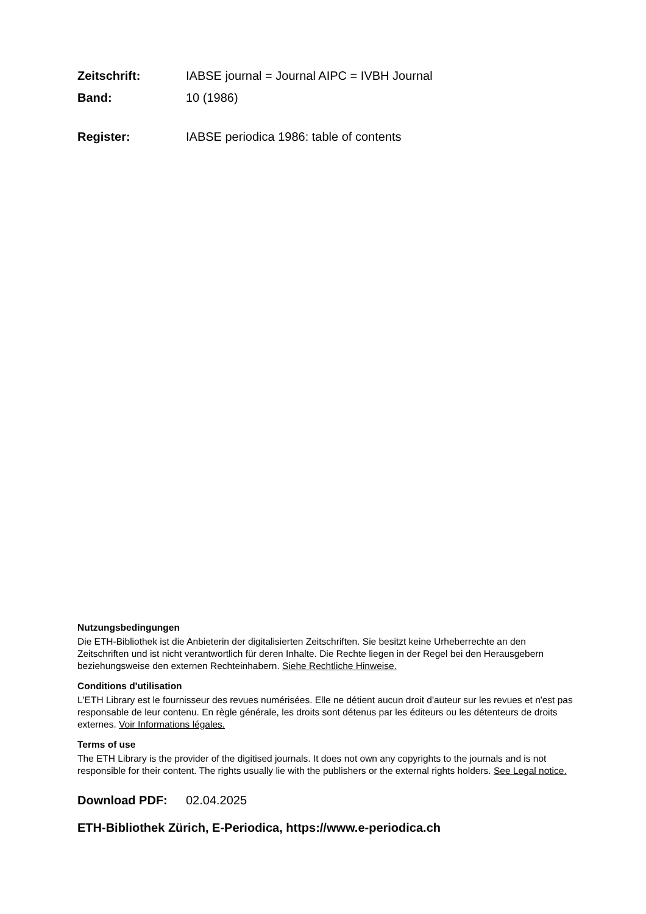Zeitschrift: IABSE journal = Journal AIPC = IVBH Journal
Band: 10 (1986)
Register: IABSE periodica 1986: table of contents
Nutzungsbedingungen
Die ETH-Bibliothek ist die Anbieterin der digitalisierten Zeitschriften. Sie besitzt keine Urheberrechte an den Zeitschriften und ist nicht verantwortlich für deren Inhalte. Die Rechte liegen in der Regel bei den Herausgebern beziehungsweise den externen Rechteinhabern. Siehe Rechtliche Hinweise.
Conditions d'utilisation
L'ETH Library est le fournisseur des revues numérisées. Elle ne détient aucun droit d'auteur sur les revues et n'est pas responsable de leur contenu. En règle générale, les droits sont détenus par les éditeurs ou les détenteurs de droits externes. Voir Informations légales.
Terms of use
The ETH Library is the provider of the digitised journals. It does not own any copyrights to the journals and is not responsible for their content. The rights usually lie with the publishers or the external rights holders. See Legal notice.
Download PDF: 02.04.2025
ETH-Bibliothek Zürich, E-Periodica, https://www.e-periodica.ch